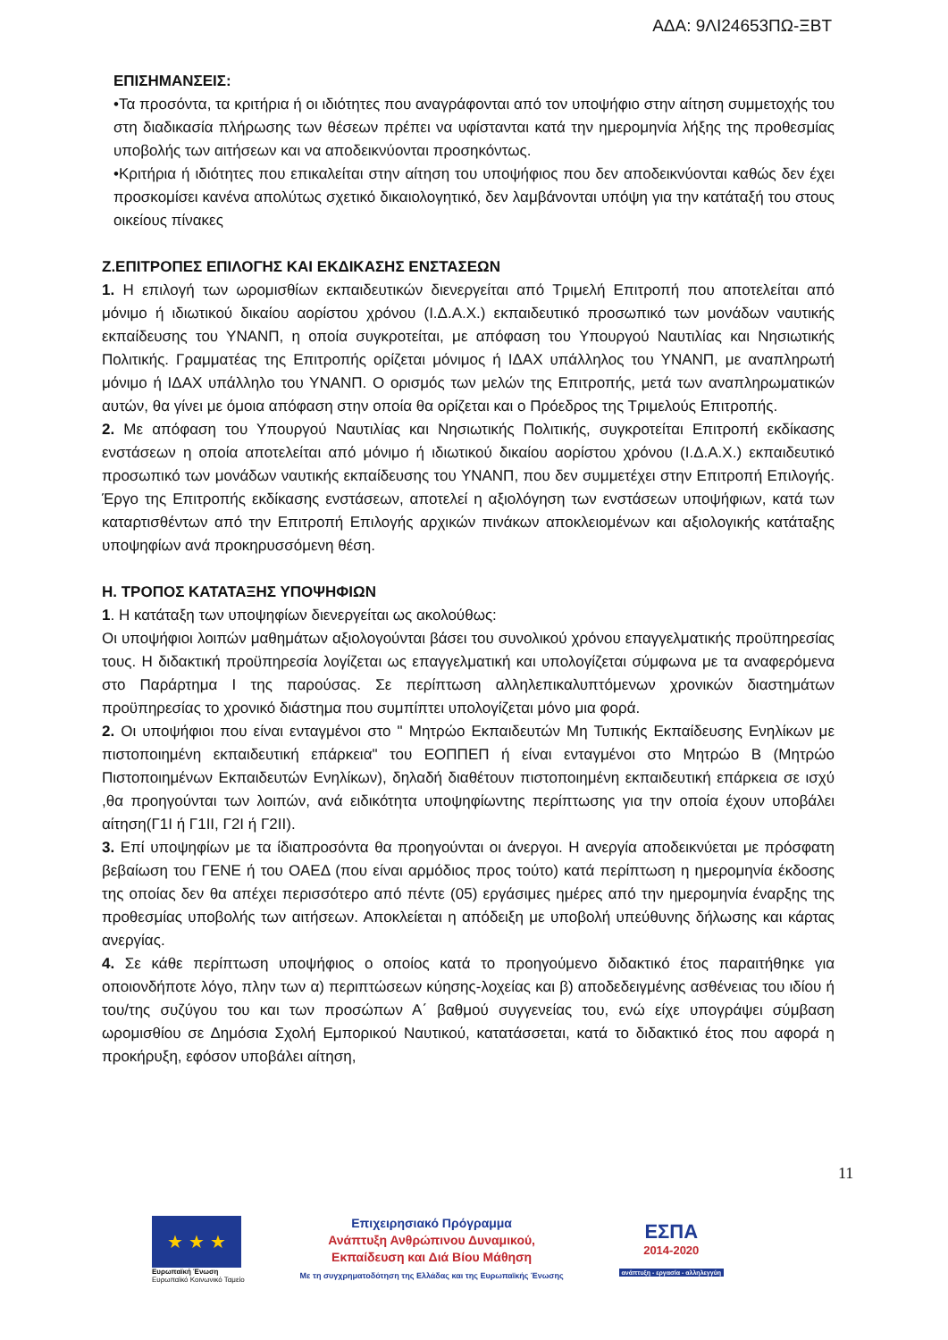ΑΔΑ: 9ΛΙ24653ΠΩ-ΞΒΤ
ΕΠΙΣΗΜΑΝΣΕΙΣ:
•Τα προσόντα, τα κριτήρια ή οι ιδιότητες που αναγράφονται από τον υποψήφιο στην αίτηση συμμετοχής του στη διαδικασία πλήρωσης των θέσεων πρέπει να υφίστανται κατά την ημερομηνία λήξης της προθεσμίας υποβολής των αιτήσεων και να αποδεικνύονται προσηκόντως.
•Κριτήρια ή ιδιότητες που επικαλείται στην αίτηση του υποψήφιος που δεν αποδεικνύονται καθώς δεν έχει προσκομίσει κανένα απολύτως σχετικό δικαιολογητικό, δεν λαμβάνονται υπόψη για την κατάταξή του στους οικείους πίνακες
Ζ.ΕΠΙΤΡΟΠΕΣ ΕΠΙΛΟΓΗΣ ΚΑΙ ΕΚΔΙΚΑΣΗΣ ΕΝΣΤΑΣΕΩΝ
1. Η επιλογή των ωρομισθίων εκπαιδευτικών διενεργείται από Τριμελή Επιτροπή που αποτελείται από μόνιμο ή ιδιωτικού δικαίου αορίστου χρόνου (Ι.Δ.Α.Χ.) εκπαιδευτικό προσωπικό των μονάδων ναυτικής εκπαίδευσης του ΥΝΑΝΠ, η οποία συγκροτείται, με απόφαση του Υπουργού Ναυτιλίας και Νησιωτικής Πολιτικής. Γραμματέας της Επιτροπής ορίζεται μόνιμος ή ΙΔΑΧ υπάλληλος του ΥΝΑΝΠ, με αναπληρωτή μόνιμο ή ΙΔΑΧ υπάλληλο του ΥΝΑΝΠ. Ο ορισμός των μελών της Επιτροπής, μετά των αναπληρωματικών αυτών, θα γίνει με όμοια απόφαση στην οποία θα ορίζεται και ο Πρόεδρος της Τριμελούς Επιτροπής.
2. Με απόφαση του Υπουργού Ναυτιλίας και Νησιωτικής Πολιτικής, συγκροτείται Επιτροπή εκδίκασης ενστάσεων η οποία αποτελείται από μόνιμο ή ιδιωτικού δικαίου αορίστου χρόνου (Ι.Δ.Α.Χ.) εκπαιδευτικό προσωπικό των μονάδων ναυτικής εκπαίδευσης του ΥΝΑΝΠ, που δεν συμμετέχει στην Επιτροπή Επιλογής. Έργο της Επιτροπής εκδίκασης ενστάσεων, αποτελεί η αξιολόγηση των ενστάσεων υποψήφιων, κατά των καταρτισθέντων από την Επιτροπή Επιλογής αρχικών πινάκων αποκλειομένων και αξιολογικής κατάταξης υποψηφίων ανά προκηρυσσόμενη θέση.
Η. ΤΡΟΠΟΣ ΚΑΤΑΤΑΞΗΣ ΥΠΟΨΗΦΙΩΝ
1. Η κατάταξη των υποψηφίων διενεργείται ως ακολούθως:
Οι υποψήφιοι λοιπών μαθημάτων αξιολογούνται βάσει του συνολικού χρόνου επαγγελματικής προϋπηρεσίας τους. Η διδακτική προϋπηρεσία λογίζεται ως επαγγελματική και υπολογίζεται σύμφωνα με τα αναφερόμενα στο Παράρτημα Ι της παρούσας. Σε περίπτωση αλληλεπικαλυπτόμενων χρονικών διαστημάτων προϋπηρεσίας το χρονικό διάστημα που συμπίπτει υπολογίζεται μόνο μια φορά.
2. Οι υποψήφιοι που είναι ενταγμένοι στο " Μητρώο Εκπαιδευτών Μη Τυπικής Εκπαίδευσης Ενηλίκων με πιστοποιημένη εκπαιδευτική επάρκεια" του ΕΟΠΠΕΠ ή είναι ενταγμένοι στο Μητρώο Β (Μητρώο Πιστοποιημένων Εκπαιδευτών Ενηλίκων), δηλαδή διαθέτουν πιστοποιημένη εκπαιδευτική επάρκεια σε ισχύ ,θα προηγούνται των λοιπών, ανά ειδικότητα υποψηφίωντης περίπτωσης για την οποία έχουν υποβάλει αίτηση(Γ1Ι ή Γ1ΙΙ, Γ2Ι ή Γ2ΙΙ).
3. Επί υποψηφίων με τα ίδιαπροσόντα θα προηγούνται οι άνεργοι. Η ανεργία αποδεικνύεται με πρόσφατη βεβαίωση του ΓΕΝΕ ή του ΟΑΕΔ (που είναι αρμόδιος προς τούτο) κατά περίπτωση η ημερομηνία έκδοσης της οποίας δεν θα απέχει περισσότερο από πέντε (05) εργάσιμες ημέρες από την ημερομηνία έναρξης της προθεσμίας υποβολής των αιτήσεων. Αποκλείεται η απόδειξη με υποβολή υπεύθυνης δήλωσης και κάρτας ανεργίας.
4. Σε κάθε περίπτωση υποψήφιος ο οποίος κατά το προηγούμενο διδακτικό έτος παραιτήθηκε για οποιονδήποτε λόγο, πλην των α) περιπτώσεων κύησης-λοχείας και β) αποδεδειγμένης ασθένειας του ιδίου ή του/της συζύγου του και των προσώπων Α΄ βαθμού συγγενείας του, ενώ είχε υπογράψει σύμβαση ωρομισθίου σε Δημόσια Σχολή Εμπορικού Ναυτικού, κατατάσσεται, κατά το διδακτικό έτος που αφορά η προκήρυξη, εφόσον υποβάλει αίτηση,
11
★ ★ ★
Ευρωπαϊκή Ένωση
Ευρωπαϊκό Κοινωνικό Ταμείο
Επιχειρησιακό Πρόγραμμα
Ανάπτυξη Ανθρώπινου Δυναμικού,
Εκπαίδευση και Διά Βίου Μάθηση
Με τη συγχρηματοδότηση της Ελλάδας και της Ευρωπαϊκής Ένωσης
ΕΣΠΑ
2014-2020
ανάπτυξη - εργασία - αλληλεγγύη